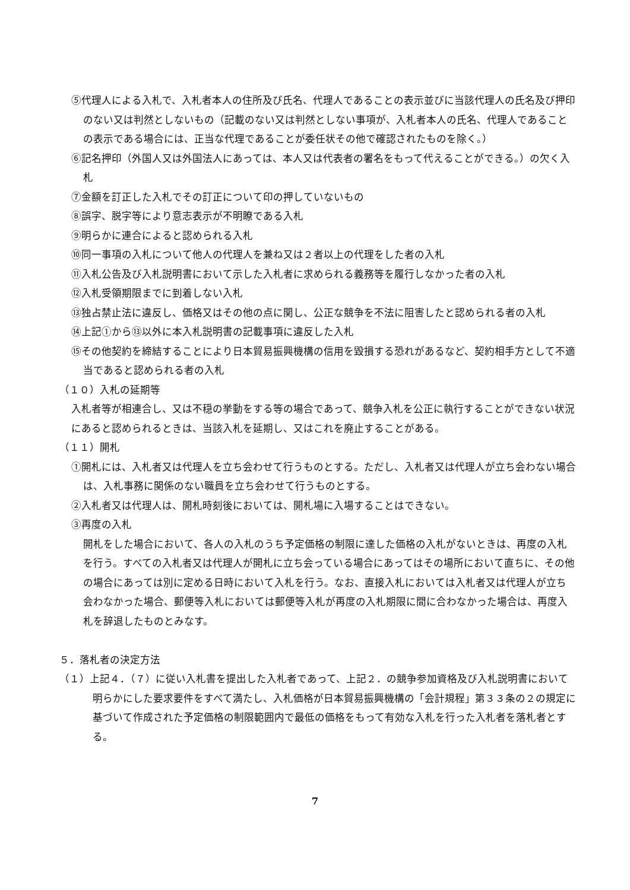⑤代理人による入札で、入札者本人の住所及び氏名、代理人であることの表示並びに当該代理人の氏名及び押印のない又は判然としないもの（記載のない又は判然としない事項が、入札者本人の氏名、代理人であることの表示である場合には、正当な代理であることが委任状その他で確認されたものを除く。）
⑥記名押印（外国人又は外国法人にあっては、本人又は代表者の署名をもって代えることができる。）の欠く入札
⑦金額を訂正した入札でその訂正について印の押していないもの
⑧誤字、脱字等により意志表示が不明瞭である入札
⑨明らかに連合によると認められる入札
⑩同一事項の入札について他人の代理人を兼ね又は２者以上の代理をした者の入札
⑪入札公告及び入札説明書において示した入札者に求められる義務等を履行しなかった者の入札
⑫入札受領期限までに到着しない入札
⑬独占禁止法に違反し、価格又はその他の点に関し、公正な競争を不法に阻害したと認められる者の入札
⑭上記①から⑬以外に本入札説明書の記載事項に違反した入札
⑮その他契約を締結することにより日本貿易振興機構の信用を毀損する恐れがあるなど、契約相手方として不適当であると認められる者の入札
（１０）入札の延期等
入札者等が相連合し、又は不穏の挙動をする等の場合であって、競争入札を公正に執行することができない状況にあると認められるときは、当該入札を延期し、又はこれを廃止することがある。
（１１）開札
①開札には、入札者又は代理人を立ち会わせて行うものとする。ただし、入札者又は代理人が立ち会わない場合は、入札事務に関係のない職員を立ち会わせて行うものとする。
②入札者又は代理人は、開札時刻後においては、開札場に入場することはできない。
③再度の入札
開札をした場合において、各人の入札のうち予定価格の制限に達した価格の入札がないときは、再度の入札を行う。すべての入札者又は代理人が開札に立ち会っている場合にあってはその場所において直ちに、その他の場合にあっては別に定める日時において入札を行う。なお、直接入札においては入札者又は代理人が立ち会わなかった場合、郵便等入札においては郵便等入札が再度の入札期限に間に合わなかった場合は、再度入札を辞退したものとみなす。
５．落札者の決定方法
（１）上記４．（７）に従い入札書を提出した入札者であって、上記２．の競争参加資格及び入札説明書において明らかにした要求要件をすべて満たし、入札価格が日本貿易振興機構の「会計規程」第３３条の２の規定に基づいて作成された予定価格の制限範囲内で最低の価格をもって有効な入札を行った入札者を落札者とする。
7